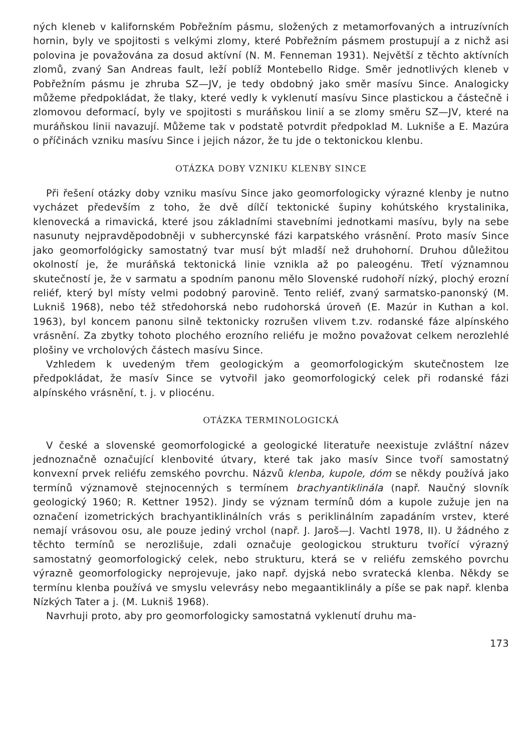ných kleneb v kalifornském Pobřežním pásmu, složených z metamorfovaných a intruzívních hornin, byly ve spojitosti s velkými zlomy, které Pobřežním pásmem prostupují a z nichž asi polovina je považována za dosud aktívní (N. M. Fenneman 1931). Největší z těchto aktívních zlomů, zvaný San Andreas fault, leží poblíž Montebello Ridge. Směr jednotlivých kleneb v Pobřežním pásmu je zhruba SZ—JV, je tedy obdobný jako směr masívu Since. Analogicky můžeme předpokládat, že tlaky, které vedly k vyklenutí masívu Since plastickou a částečně i zlomovou deformací, byly ve spojitosti s muráňskou linií a se zlomy směru SZ—JV, které na muráňskou linii navazují. Můžeme tak v podstatě potvrdit předpoklad M. Lukniše a E. Mazúra o příčinách vzniku masívu Since i jejich názor, že tu jde o tektonickou klenbu.
OTÁZKA DOBY VZNIKU KLENBY SINCE
Při řešení otázky doby vzniku masívu Since jako geomorfologicky výrazné klenby je nutno vycházet především z toho, že dvě dílčí tektonické šupiny kohútského krystalinika, klenovecká a rimavická, které jsou základními stavebními jednotkami masívu, byly na sebe nasunuty nejpravděpodobněji v subhercynské fázi karpatského vrásnění. Proto masív Since jako geomorfológicky samostatný tvar musí být mladší než druhohorní. Druhou důležitou okolností je, že muráňská tektonická linie vznikla až po paleogénu. Třetí významnou skutečností je, že v sarmatu a spodním panonu mělo Slovenské rudohoří nízký, plochý erozní reliéf, který byl místy velmi podobný parovině. Tento reliéf, zvaný sarmatsko-panonský (M. Lukniš 1968), nebo též středohorská nebo rudohorská úroveň (E. Mazúr in Kuthan a kol. 1963), byl koncem panonu silně tektonicky rozrušen vlivem t.zv. rodanské fáze alpínského vrásnění. Za zbytky tohoto plochého erozního reliéfu je možno považovat celkem nerozlehlé plošiny ve vrcholových částech masívu Since.
Vzhledem k uvedeným třem geologickým a geomorfologickým skutečnostem lze předpokládat, že masív Since se vytvořil jako geomorfologický celek při rodanské fázi alpínského vrásnění, t. j. v pliocénu.
OTÁZKA TERMINOLOGICKÁ
V české a slovenské geomorfologické a geologické literatuře neexistuje zvláštní název jednoznačně označující klenbovité útvary, které tak jako masív Since tvoří samostatný konvexní prvek reliéfu zemského povrchu. Názvů klenba, kupole, dóm se někdy používá jako termínů významově stejnocenných s termínem brachyantiklinála (např. Naučný slovník geologický 1960; R. Kettner 1952). Jindy se význam termínů dóm a kupole zužuje jen na označení izometrických brachyantiklinálních vrás s periklinálním zapadáním vrstev, které nemají vrásovou osu, ale pouze jediný vrchol (např. J. Jaroš—J. Vachtl 1978, II). U žádného z těchto termínů se nerozlišuje, zdali označuje geologickou strukturu tvořící výrazný samostatný geomorfologický celek, nebo strukturu, která se v reliéfu zemského povrchu výrazně geomorfologicky neprojevuje, jako např. dyjská nebo svratecká klenba. Někdy se termínu klenba používá ve smyslu velevrásy nebo megaantiklinály a píše se pak např. klenba Nízkých Tater a j. (M. Lukniš 1968).
Navrhuji proto, aby pro geomorfologicky samostatná vyklenutí druhu ma-
173